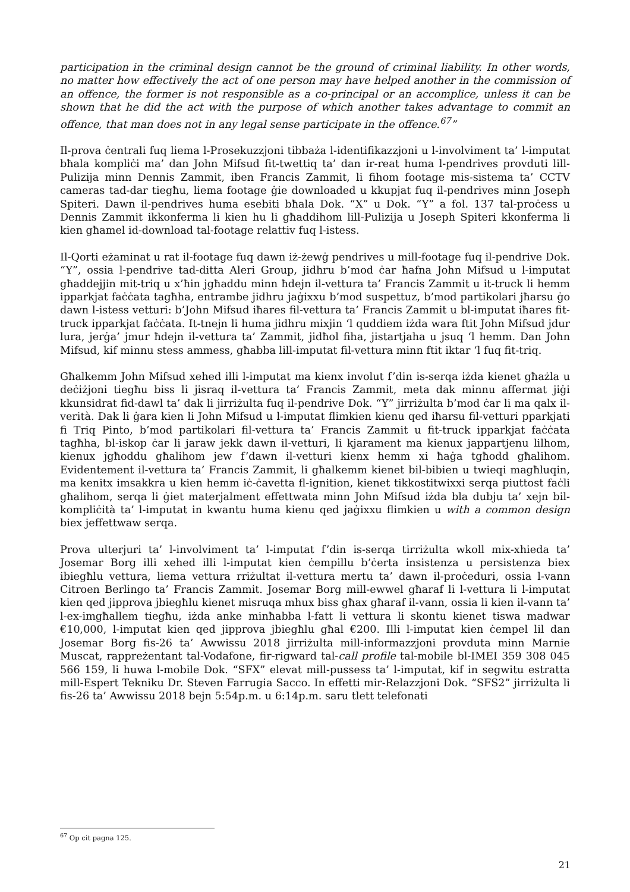participation in the criminal design cannot be the ground of criminal liability. In other words, no matter how effectively the act of one person may have helped another in the commission of an offence, the former is not responsible as a co-principal or an accomplice, unless it can be shown that he did the act with the purpose of which another takes advantage to commit an offence, that man does not in any legal sense participate in the offence.<sup>67</sup>”
Il-prova ċentrali fuq liema l-Prosekuzzjoni tibbaża l-identifikazzjoni u l-involviment ta’ l-imputat bħala kompliċi ma’ dan John Mifsud fit-twettiq ta’ dan ir-reat huma l-pendrives provduti lill-Pulizija minn Dennis Zammit, iben Francis Zammit, li fihom footage mis-sistema ta’ CCTV cameras tad-dar tiegħu, liema footage ġie downloaded u kkupjat fuq il-pendrives minn Joseph Spiteri. Dawn il-pendrives huma esebiti bħala Dok. “X” u Dok. “Y” a fol. 137 tal-proċess u Dennis Zammit ikkonferma li kien hu li għaddihom lill-Pulizija u Joseph Spiteri kkonferma li kien għamel id-download tal-footage relattiv fuq l-istess.
Il-Qorti eżaminat u rat il-footage fuq dawn iż-żewġ pendrives u mill-footage fuq il-pendrive Dok. “Y”, ossia l-pendrive tad-ditta Aleri Group, jidhru b’mod ċar ħafna John Mifsud u l-imputat għaddejjin mit-triq u x’ħin jgħaddu minn ħdejn il-vettura ta’ Francis Zammit u it-truck li hemm ipparkjat faċċata tagħha, entrambe jidhru jaġixxu b’mod suspettuz, b’mod partikolari jħarsu ġo dawn l-istess vetturi: b’John Mifsud iħares fil-vettura ta’ Francis Zammit u bl-imputat iħares fit-truck ipparkjat faċċata. It-tnejn li huma jidhru mixjin ‘l quddiem iżda wara ftit John Mifsud jdur lura, jerġa’ jmur ħdejn il-vettura ta’ Zammit, jidħol fiha, jistartjaha u jsuq ‘l hemm. Dan John Mifsud, kif minnu stess ammess, għabba lill-imputat fil-vettura minn ftit iktar ‘l fuq fit-triq.
Għalkemm John Mifsud xehed illi l-imputat ma kienx involut f’din is-serqa iżda kienet għażla u deċiżjoni tiegħu biss li jisraq il-vettura ta’ Francis Zammit, meta dak minnu affermat jiġi kkunsidrat fid-dawl ta’ dak li jirriżulta fuq il-pendrive Dok. “Y” jirriżulta b’mod ċar li ma qalx il-verità. Dak li ġara kien li John Mifsud u l-imputat flimkien kienu qed iħarsu fil-vetturi pparkjati fi Triq Pinto, b’mod partikolari fil-vettura ta’ Francis Zammit u fit-truck ipparkjat faċċata tagħha, bl-iskop ċar li jaraw jekk dawn il-vetturi, li kjarament ma kienux jappartjenu lilhom, kienux jgħoddu għalihom jew f’dawn il-vetturi kienx hemm xi ħaġa tgħodd għalihom. Evidentement il-vettura ta’ Francis Zammit, li għalkemm kienet bil-bibien u twieqi magħluqin, ma kenitx imsakkra u kien hemm iċ-ċavetta fl-ignition, kienet tikkostitwixxi serqa piuttost faċli għalihom, serqa li ġiet materjalment effettwata minn John Mifsud iżda bla dubju ta’ xejn bil-kompliċità ta’ l-imputat in kwantu huma kienu qed jaġixxu flimkien u with a common design biex jeffettwaw serqa.
Prova ulterjuri ta’ l-involviment ta’ l-imputat f’din is-serqa tirriżulta wkoll mix-xhieda ta’ Josemar Borg illi xehed illi l-imputat kien ċempillu b’ċerta insistenza u persistenza biex ibiegħlu vettura, liema vettura rriżultat il-vettura mertu ta’ dawn il-proċeduri, ossia l-vann Citroen Berlingo ta’ Francis Zammit. Josemar Borg mill-ewwel għaraf li l-vettura li l-imputat kien qed jipprova jbiegħlu kienet misruqa mhux biss għax għaraf il-vann, ossia li kien il-vann ta’ l-ex-imgħallem tiegħu, iżda anke minħabba l-fatt li vettura li skontu kienet tiswa madwar €10,000, l-imputat kien qed jipprova jbiegħlu għal €200. Illi l-imputat kien ċempel lil dan Josemar Borg fis-26 ta’ Awwissu 2018 jirriżulta mill-informazzjoni provduta minn Marnie Muscat, rappreżentant tal-Vodafone, fir-rigward tal-call profile tal-mobile bl-IMEI 359 308 045 566 159, li huwa l-mobile Dok. “SFX” elevat mill-pussess ta’ l-imputat, kif in segwitu estratta mill-Espert Tekniku Dr. Steven Farrugia Sacco. In effetti mir-Relazzjoni Dok. “SFS2” jirriżulta li fis-26 ta’ Awwissu 2018 bejn 5:54p.m. u 6:14p.m. saru tlett telefonati
<sup>67</sup> Op cit pagna 125.
21